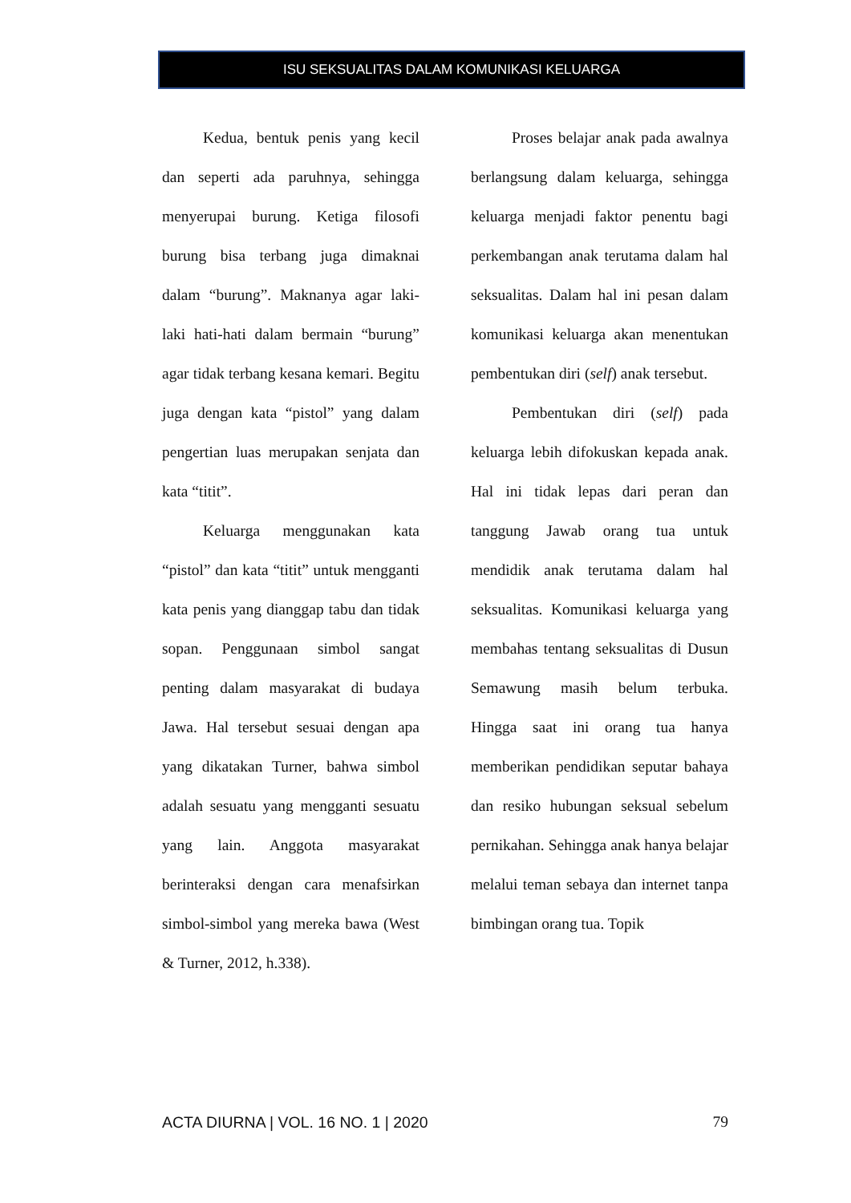ISU SEKSUALITAS DALAM KOMUNIKASI KELUARGA
Kedua, bentuk penis yang kecil dan seperti ada paruhnya, sehingga menyerupai burung. Ketiga filosofi burung bisa terbang juga dimaknai dalam “burung”. Maknanya agar laki-laki hati-hati dalam bermain “burung” agar tidak terbang kesana kemari. Begitu juga dengan kata “pistol” yang dalam pengertian luas merupakan senjata dan kata “titit”.
Keluarga menggunakan kata “pistol” dan kata “titit” untuk mengganti kata penis yang dianggap tabu dan tidak sopan. Penggunaan simbol sangat penting dalam masyarakat di budaya Jawa. Hal tersebut sesuai dengan apa yang dikatakan Turner, bahwa simbol adalah sesuatu yang mengganti sesuatu yang lain. Anggota masyarakat berinteraksi dengan cara menafsirkan simbol-simbol yang mereka bawa (West & Turner, 2012, h.338).
Proses belajar anak pada awalnya berlangsung dalam keluarga, sehingga keluarga menjadi faktor penentu bagi perkembangan anak terutama dalam hal seksualitas. Dalam hal ini pesan dalam komunikasi keluarga akan menentukan pembentukan diri (self) anak tersebut.
Pembentukan diri (self) pada keluarga lebih difokuskan kepada anak. Hal ini tidak lepas dari peran dan tanggung Jawab orang tua untuk mendidik anak terutama dalam hal seksualitas. Komunikasi keluarga yang membahas tentang seksualitas di Dusun Semawung masih belum terbuka. Hingga saat ini orang tua hanya memberikan pendidikan seputar bahaya dan resiko hubungan seksual sebelum pernikahan. Sehingga anak hanya belajar melalui teman sebaya dan internet tanpa bimbingan orang tua. Topik
ACTA DIURNA | VOL. 16 NO. 1 | 2020 79